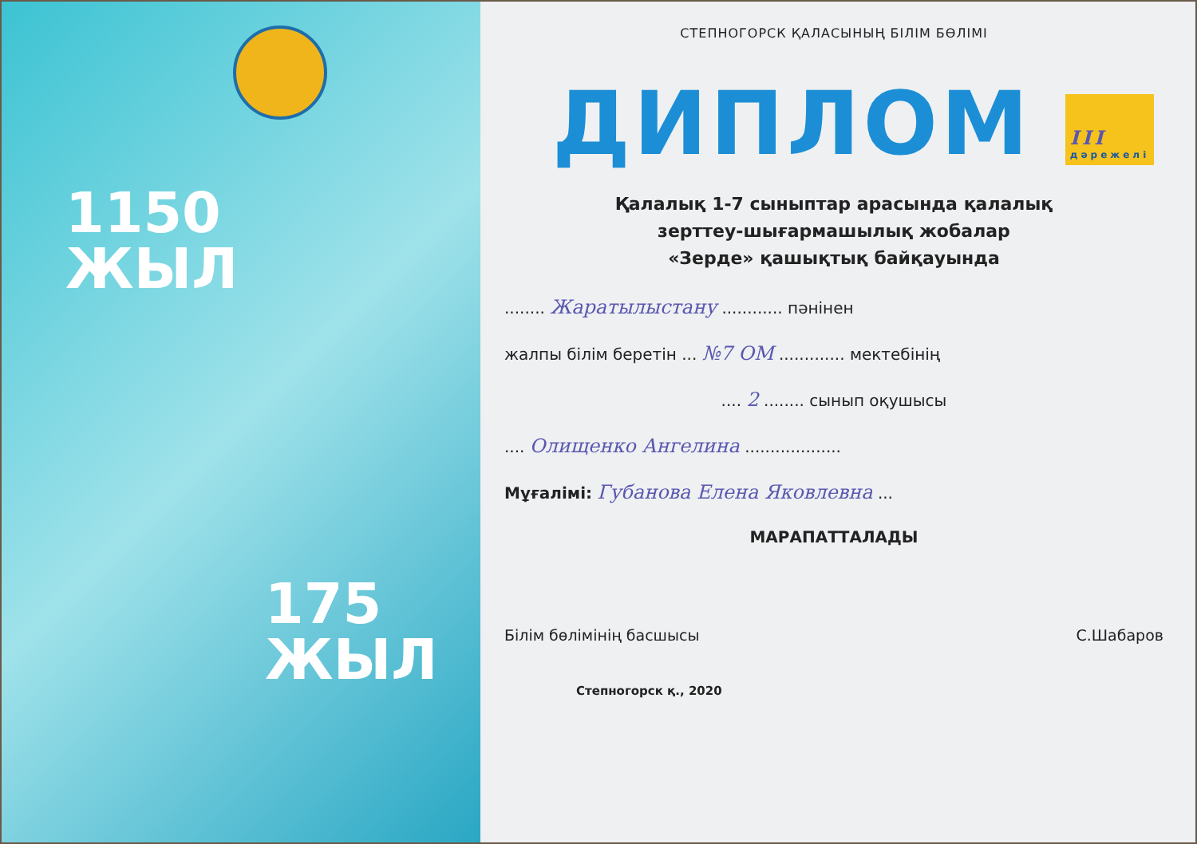1150
ЖЫЛ
175
ЖЫЛ
СТЕПНОГОРСК ҚАЛАСЫНЫҢ БІЛІМ БӨЛІМІ
ДИПЛОМ III
дәрежелі
Қалалық 1-7 сыныптар арасында қалалық
зерттеу-шығармашылық жобалар
«Зерде» қашықтық байқауында
........ Жаратылыстану ............ пәнінен
жалпы білім беретін ... №7 ОМ ............. мектебінің
.... 2 ........ сынып оқушысы
.... Олищенко Ангелина ...................
Мұғалімі: Губанова Елена Яковлевна ...
МАРАПАТТАЛАДЫ
Білім бөлімінің басшысы С.Шабаров
Степногорск қ., 2020